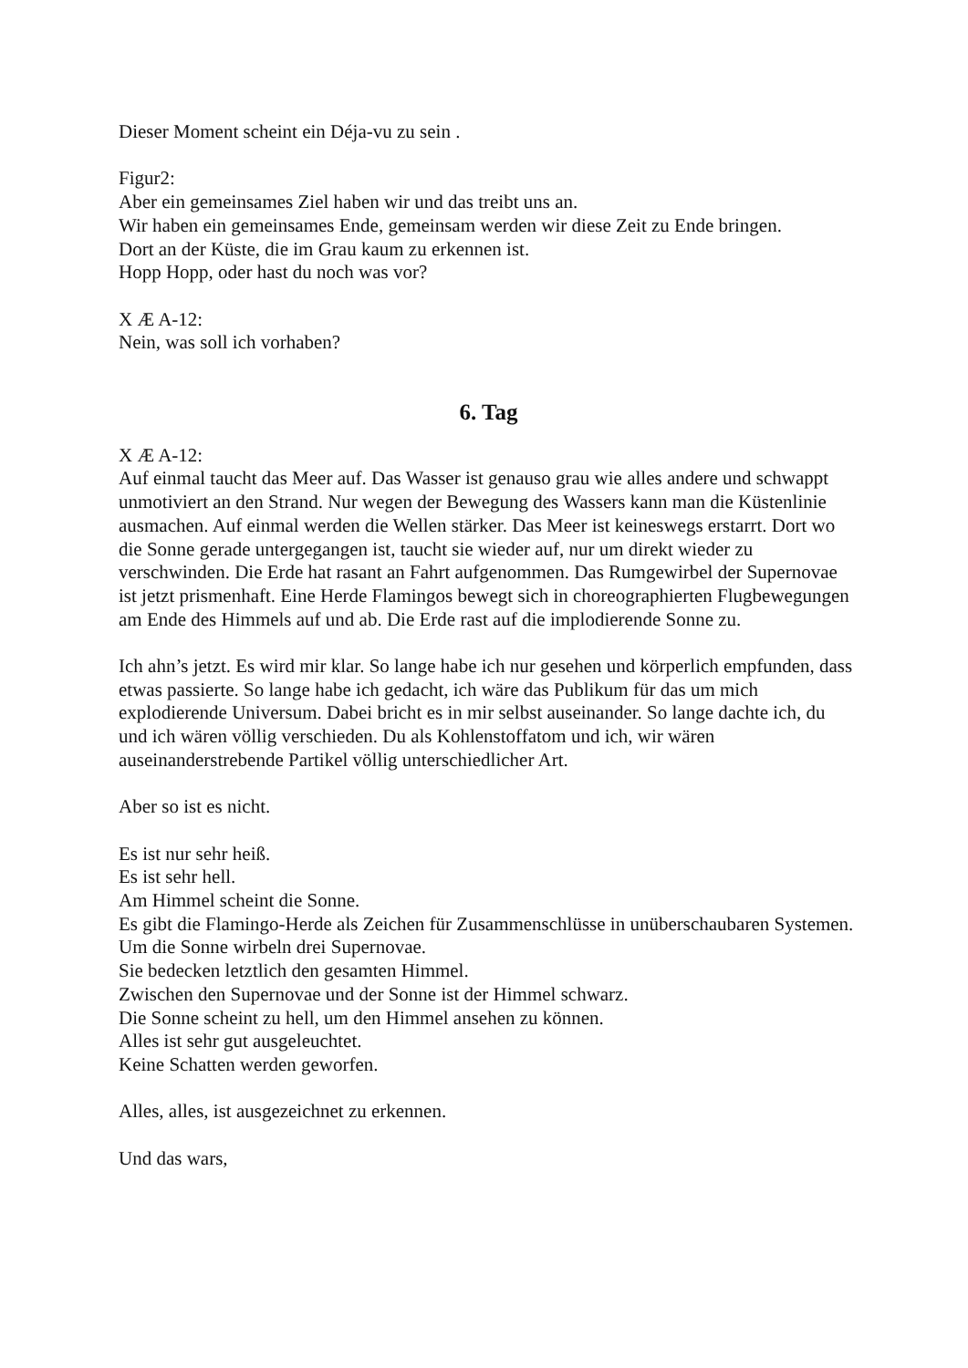Dieser Moment scheint ein Déja-vu zu sein .
Figur2:
Aber ein gemeinsames Ziel haben wir und das treibt uns an.
Wir haben ein gemeinsames Ende, gemeinsam werden wir diese Zeit zu Ende bringen.
Dort an der Küste, die im Grau kaum zu erkennen ist.
Hopp Hopp, oder hast du noch was vor?
X Æ A-12:
Nein, was soll ich vorhaben?
6. Tag
X Æ A-12:
Auf einmal taucht das Meer auf. Das Wasser ist genauso grau wie alles andere und schwappt unmotiviert an den Strand. Nur wegen der Bewegung des Wassers kann man die Küstenlinie ausmachen. Auf einmal werden die Wellen stärker. Das Meer ist keineswegs erstarrt. Dort wo die Sonne gerade untergegangen ist, taucht sie wieder auf, nur um direkt wieder zu verschwinden. Die Erde hat rasant an Fahrt aufgenommen. Das Rumgewirbel der Supernovae ist jetzt prismenhaft. Eine Herde Flamingos bewegt sich in choreographierten Flugbewegungen am Ende des Himmels auf und ab. Die Erde rast auf die implodierende Sonne zu.
Ich ahn’s jetzt. Es wird mir klar. So lange habe ich nur gesehen und körperlich empfunden, dass etwas passierte. So lange habe ich gedacht, ich wäre das Publikum für das um mich explodierende Universum. Dabei bricht es in mir selbst auseinander. So lange dachte ich, du und ich wären völlig verschieden. Du als Kohlenstoffatom und ich, wir wären auseinanderstrebende Partikel völlig unterschiedlicher Art.
Aber so ist es nicht.
Es ist nur sehr heiß.
Es ist sehr hell.
Am Himmel scheint die Sonne.
Es gibt die Flamingo-Herde als Zeichen für Zusammenschlüsse in unüberschaubaren Systemen.
Um die Sonne wirbeln drei Supernovae.
Sie bedecken letztlich den gesamten Himmel.
Zwischen den Supernovae und der Sonne ist der Himmel schwarz.
Die Sonne scheint zu hell, um den Himmel ansehen zu können.
Alles ist sehr gut ausgeleuchtet.
Keine Schatten werden geworfen.
Alles, alles, ist ausgezeichnet zu erkennen.
Und das wars,